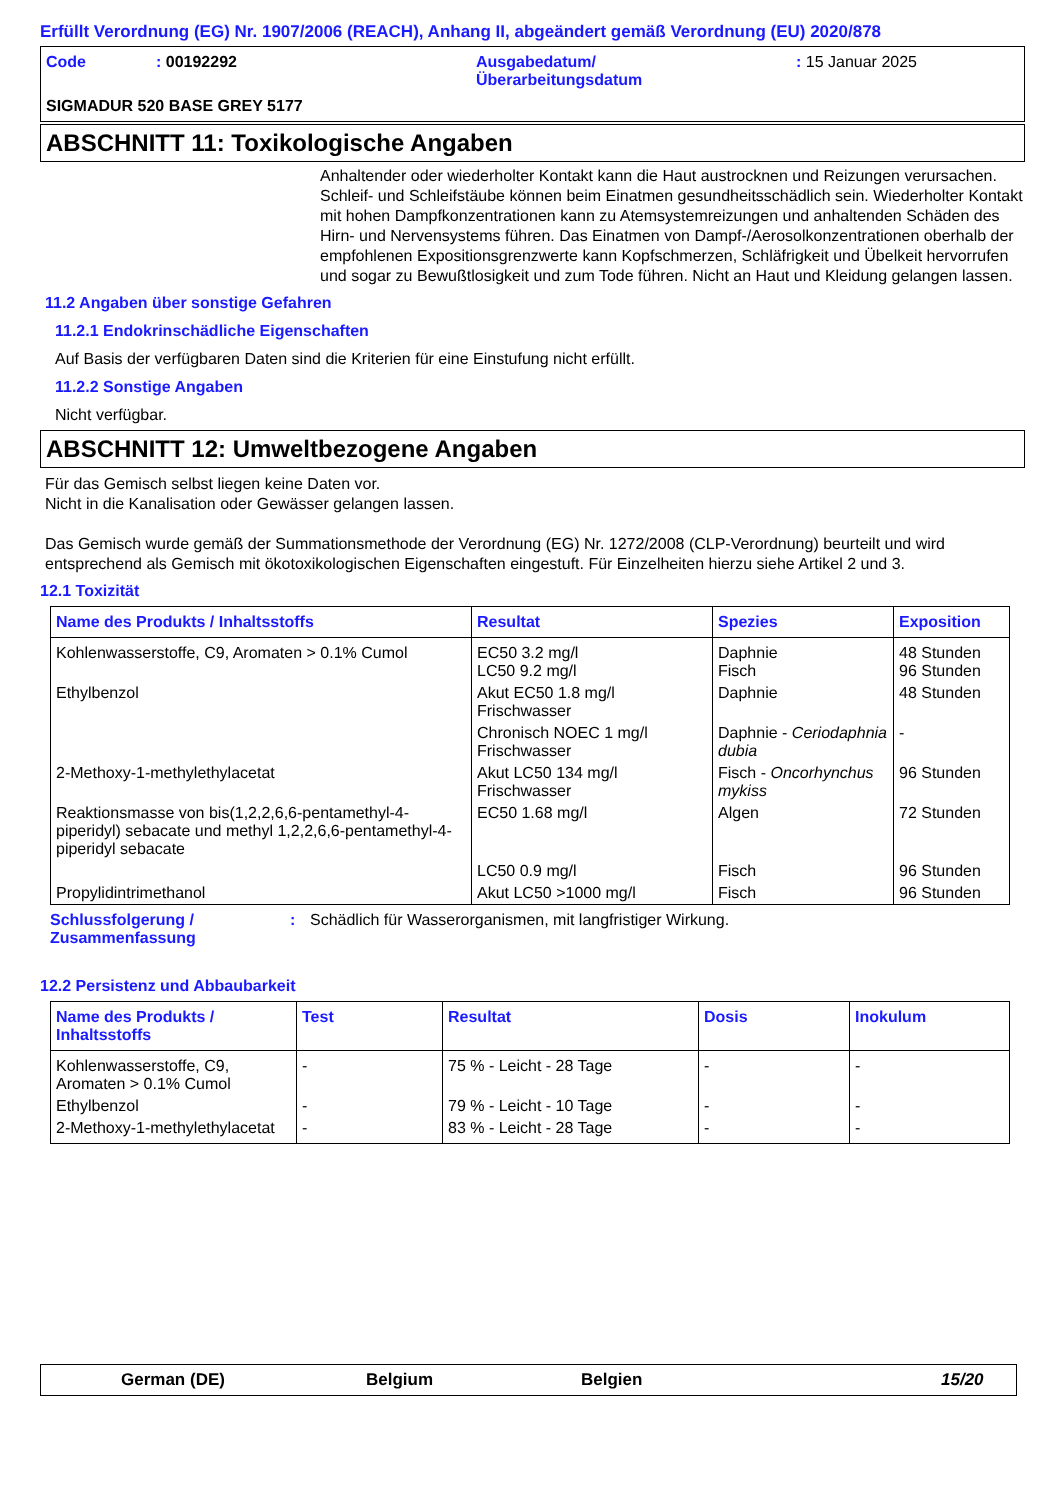Erfüllt Verordnung (EG) Nr. 1907/2006 (REACH), Anhang II, abgeändert gemäß Verordnung (EU) 2020/878
Code : 00192292 Ausgabedatum/
Überarbeitungsdatum
: 15 Januar 2025
SIGMADUR 520 BASE GREY 5177
ABSCHNITT 11: Toxikologische Angaben
Anhaltender oder wiederholter Kontakt kann die Haut austrocknen und Reizungen verursachen. Schleif- und Schleifstäube können beim Einatmen gesundheitsschädlich sein. Wiederholter Kontakt mit hohen Dampfkonzentrationen kann zu Atemsystemreizungen und anhaltenden Schäden des Hirn- und Nervensystems führen. Das Einatmen von Dampf-/Aerosolkonzentrationen oberhalb der empfohlenen Expositionsgrenzwerte kann Kopfschmerzen, Schläfrigkeit und Übelkeit hervorrufen und sogar zu Bewußtlosigkeit und zum Tode führen. Nicht an Haut und Kleidung gelangen lassen.
11.2 Angaben über sonstige Gefahren
11.2.1 Endokrinschädliche Eigenschaften
Auf Basis der verfügbaren Daten sind die Kriterien für eine Einstufung nicht erfüllt.
11.2.2 Sonstige Angaben
Nicht verfügbar.
ABSCHNITT 12: Umweltbezogene Angaben
Für das Gemisch selbst liegen keine Daten vor.
Nicht in die Kanalisation oder Gewässer gelangen lassen.
Das Gemisch wurde gemäß der Summationsmethode der Verordnung (EG) Nr. 1272/2008 (CLP-Verordnung) beurteilt und wird entsprechend als Gemisch mit ökotoxikologischen Eigenschaften eingestuft. Für Einzelheiten hierzu siehe Artikel 2 und 3.
12.1 Toxizität
| Name des Produkts / Inhaltsstoffs | Resultat | Spezies | Exposition |
| --- | --- | --- | --- |
| Kohlenwasserstoffe, C9, Aromaten > 0.1% Cumol | EC50 3.2 mg/l LC50 9.2 mg/l | Daphnie Fisch | 48 Stunden 96 Stunden |
| Ethylbenzol | Akut EC50 1.8 mg/l Frischwasser | Daphnie | 48 Stunden |
| | Chronisch NOEC 1 mg/l Frischwasser | Daphnie - Ceriodaphnia dubia | - |
| 2-Methoxy-1-methylethylacetat | Akut LC50 134 mg/l Frischwasser | Fisch - Oncorhynchus mykiss | 96 Stunden |
| Reaktionsmasse von bis(1,2,2,6,6-pentamethyl-4-piperidyl) sebacate und methyl 1,2,2,6,6-pentamethyl-4-piperidyl sebacate | EC50 1.68 mg/l | Algen | 72 Stunden |
| | LC50 0.9 mg/l | Fisch | 96 Stunden |
| Propylidintrimethanol | Akut LC50 >1000 mg/l | Fisch | 96 Stunden |
Schlussfolgerung /
Zusammenfassung
: Schädlich für Wasserorganismen, mit langfristiger Wirkung.
12.2 Persistenz und Abbaubarkeit
| Name des Produkts / Inhaltsstoffs | Test | Resultat | Dosis | Inokulum |
| --- | --- | --- | --- | --- |
| Kohlenwasserstoffe, C9, Aromaten > 0.1% Cumol | - | 75 % - Leicht - 28 Tage | - | - |
| Ethylbenzol | - | 79 % - Leicht - 10 Tage | - | - |
| 2-Methoxy-1-methylethylacetat | - | 83 % - Leicht - 28 Tage | - | - |
German (DE) Belgium Belgien 15/20